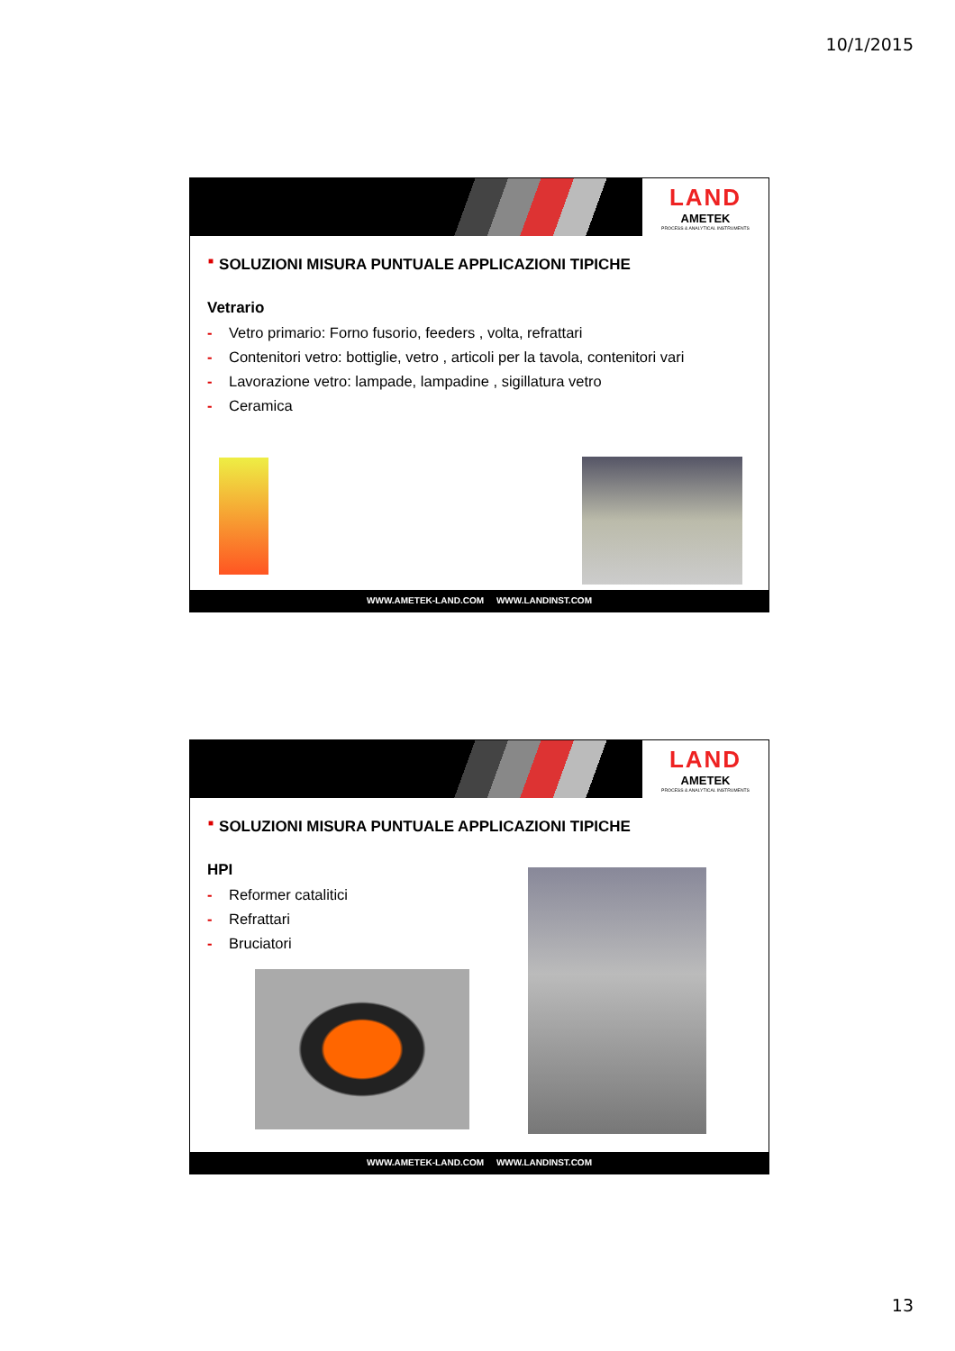10/1/2015
LAND
AMETEK
PROCESS & ANALYTICAL INSTRUMENTS
■ SOLUZIONI MISURA PUNTUALE APPLICAZIONI TIPICHE
Vetrario
- Vetro primario: Forno fusorio, feeders , volta, refrattari
- Contenitori vetro: bottiglie, vetro , articoli per la tavola, contenitori vari
- Lavorazione vetro: lampade, lampadine , sigillatura vetro
- Ceramica
WWW.AMETEK-LAND.COM WWW.LANDINST.COM
LAND
AMETEK
PROCESS & ANALYTICAL INSTRUMENTS
■ SOLUZIONI MISURA PUNTUALE APPLICAZIONI TIPICHE
HPI
- Reformer catalitici
- Refrattari
- Bruciatori
WWW.AMETEK-LAND.COM WWW.LANDINST.COM
13